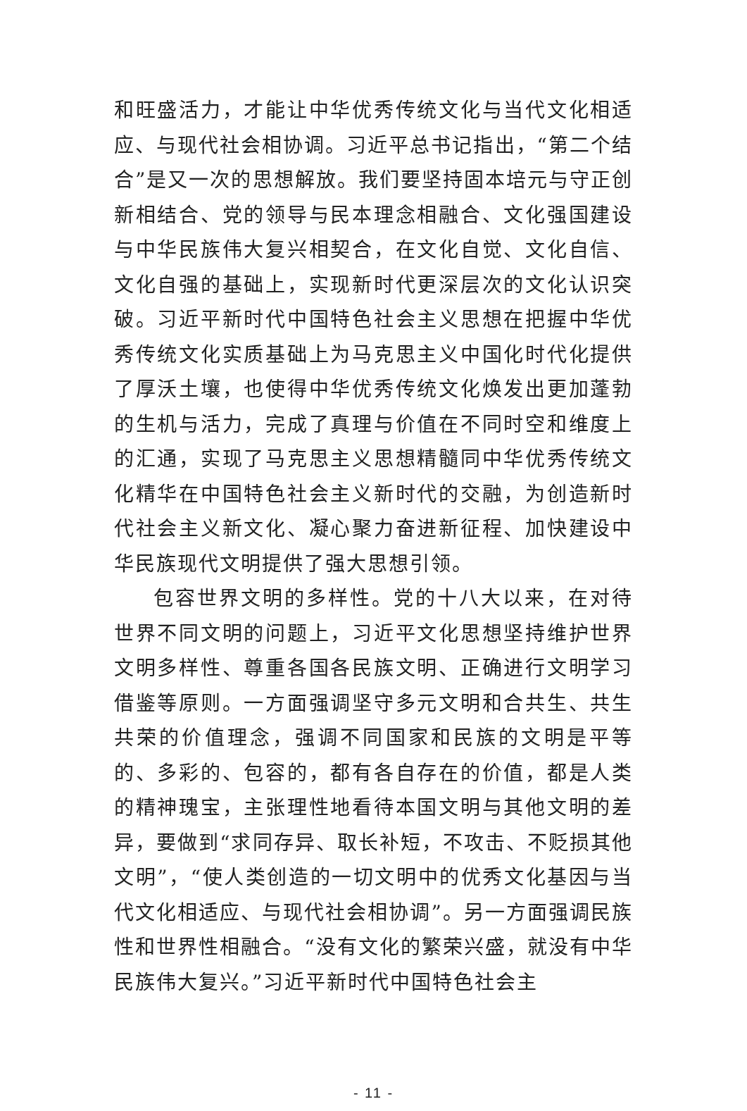和旺盛活力，才能让中华优秀传统文化与当代文化相适应、与现代社会相协调。习近平总书记指出，“第二个结合”是又一次的思想解放。我们要坚持固本培元与守正创新相结合、党的领导与民本理念相融合、文化强国建设与中华民族伟大复兴相契合，在文化自觉、文化自信、文化自强的基础上，实现新时代更深层次的文化认识突破。习近平新时代中国特色社会主义思想在把握中华优秀传统文化实质基础上为马克思主义中国化时代化提供了厚沃土壤，也使得中华优秀传统文化焕发出更加蓬勃的生机与活力，完成了真理与价值在不同时空和维度上的汇通，实现了马克思主义思想精髓同中华优秀传统文化精华在中国特色社会主义新时代的交融，为创造新时代社会主义新文化、凝心聚力奋进新征程、加快建设中华民族现代文明提供了强大思想引领。
包容世界文明的多样性。党的十八大以来，在对待世界不同文明的问题上，习近平文化思想坚持维护世界文明多样性、尊重各国各民族文明、正确进行文明学习借鉴等原则。一方面强调坚守多元文明和合共生、共生共荣的价值理念，强调不同国家和民族的文明是平等的、多彩的、包容的，都有各自存在的价值，都是人类的精神瑰宝，主张理性地看待本国文明与其他文明的差异，要做到“求同存异、取长补短，不攻击、不贬损其他文明”，“使人类创造的一切文明中的优秀文化基因与当代文化相适应、与现代社会相协调”。另一方面强调民族性和世界性相融合。“没有文化的繁荣兴盛，就没有中华民族伟大复兴。”习近平新时代中国特色社会主
- 11 -